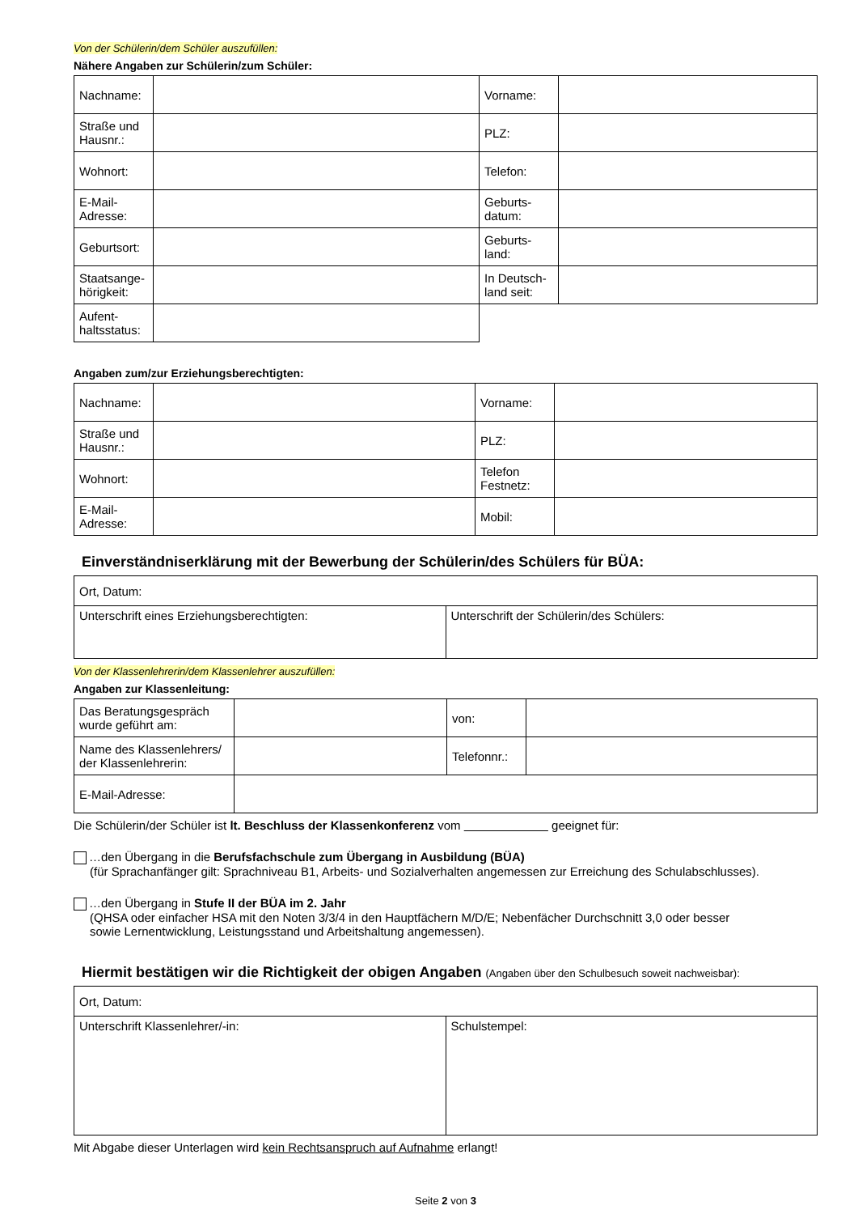Von der Schülerin/dem Schüler auszufüllen:
Nähere Angaben zur Schülerin/zum Schüler:
| Nachname: | | Vorname: | |
| Straße und Hausnr.: | | PLZ: | |
| Wohnort: | | Telefon: | |
| E-Mail-Adresse: | | Geburts-datum: | |
| Geburtsort: | | Geburts-land: | |
| Staatsange-hörigkeit: | | In Deutsch-land seit: | |
| Aufent-haltsstatus: | | | |
Angaben zum/zur Erziehungsberechtigten:
| Nachname: | | Vorname: | |
| Straße und Hausnr.: | | PLZ: | |
| Wohnort: | | Telefon Festnetz: | |
| E-Mail-Adresse: | | Mobil: | |
Einverständniserklärung mit der Bewerbung der Schülerin/des Schülers für BÜA:
| Ort, Datum: | |
| Unterschrift eines Erziehungsberechtigten: | Unterschrift der Schülerin/des Schülers: |
Von der Klassenlehrerin/dem Klassenlehrer auszufüllen:
Angaben zur Klassenleitung:
| Das Beratungsgespräch wurde geführt am: | | von: | |
| Name des Klassenlehrers/ der Klassenlehrerin: | | Telefonnr.: | |
| E-Mail-Adresse: | | | |
Die Schülerin/der Schüler ist lt. Beschluss der Klassenkonferenz vom geeignet für:
…den Übergang in die Berufsfachschule zum Übergang in Ausbildung (BÜA)
(für Sprachanfänger gilt: Sprachniveau B1, Arbeits- und Sozialverhalten angemessen zur Erreichung des Schulabschlusses).
…den Übergang in Stufe II der BÜA im 2. Jahr
(QHSA oder einfacher HSA mit den Noten 3/3/4 in den Hauptfächern M/D/E; Nebenfächer Durchschnitt 3,0 oder besser
sowie Lernentwicklung, Leistungsstand und Arbeitshaltung angemessen).
Hiermit bestätigen wir die Richtigkeit der obigen Angaben (Angaben über den Schulbesuch soweit nachweisbar):
| Ort, Datum: | |
| Unterschrift Klassenlehrer/-in: | Schulstempel: |
Mit Abgabe dieser Unterlagen wird kein Rechtsanspruch auf Aufnahme erlangt!
Seite 2 von 3